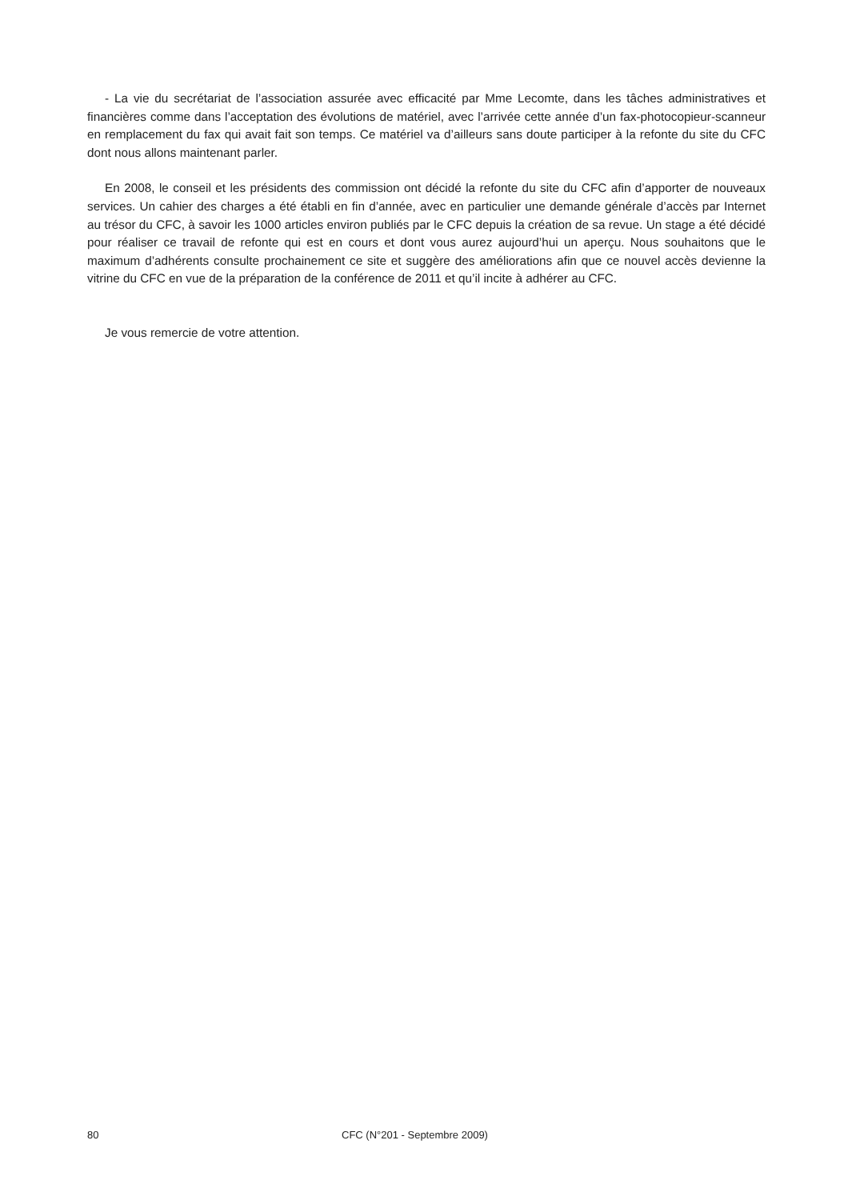- La vie du secrétariat de l’association assurée avec efficacité par Mme Lecomte, dans les tâches administratives et financières comme dans l’acceptation des évolutions de matériel, avec l’arrivée cette année d’un fax-photocopieur-scanneur en remplacement du fax qui avait fait son temps. Ce matériel va d’ailleurs sans doute participer à la refonte du site du CFC dont nous allons maintenant parler.
En 2008, le conseil et les présidents des commission ont décidé la refonte du site du CFC afin d’apporter de nouveaux services. Un cahier des charges a été établi en fin d’année, avec en particulier une demande générale d’accès par Internet au trésor du CFC, à savoir les 1000 articles environ publiés par le CFC depuis la création de sa revue. Un stage a été décidé pour réaliser ce travail de refonte qui est en cours et dont vous aurez aujourd’hui un aperçu. Nous souhaitons que le maximum d’adhérents consulte prochainement ce site et suggère des améliorations afin que ce nouvel accès devienne la vitrine du CFC en vue de la préparation de la conférence de 2011 et qu’il incite à adhérer au CFC.
Je vous remercie de votre attention.
80 CFC (N°201 - Septembre 2009)